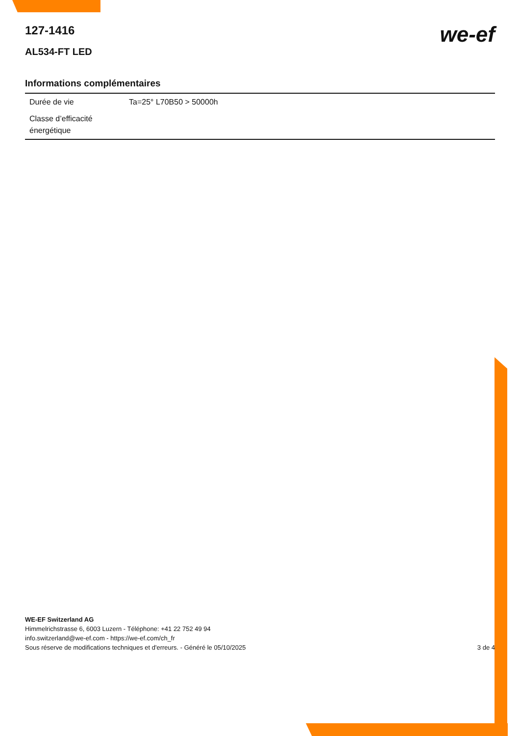we-ef
127-1416
AL534-FT LED
Informations complémentaires
| Durée de vie | Ta=25° L70B50 > 50000h |
| Classe d’efficacité énergétique | |
WE-EF Switzerland AG
Himmelrichstrasse 6, 6003 Luzern - Téléphone: +41 22 752 49 94
info.switzerland@we-ef.com - https://we-ef.com/ch_fr
Sous réserve de modifications techniques et d'erreurs. - Généré le 05/10/2025
3 de 4